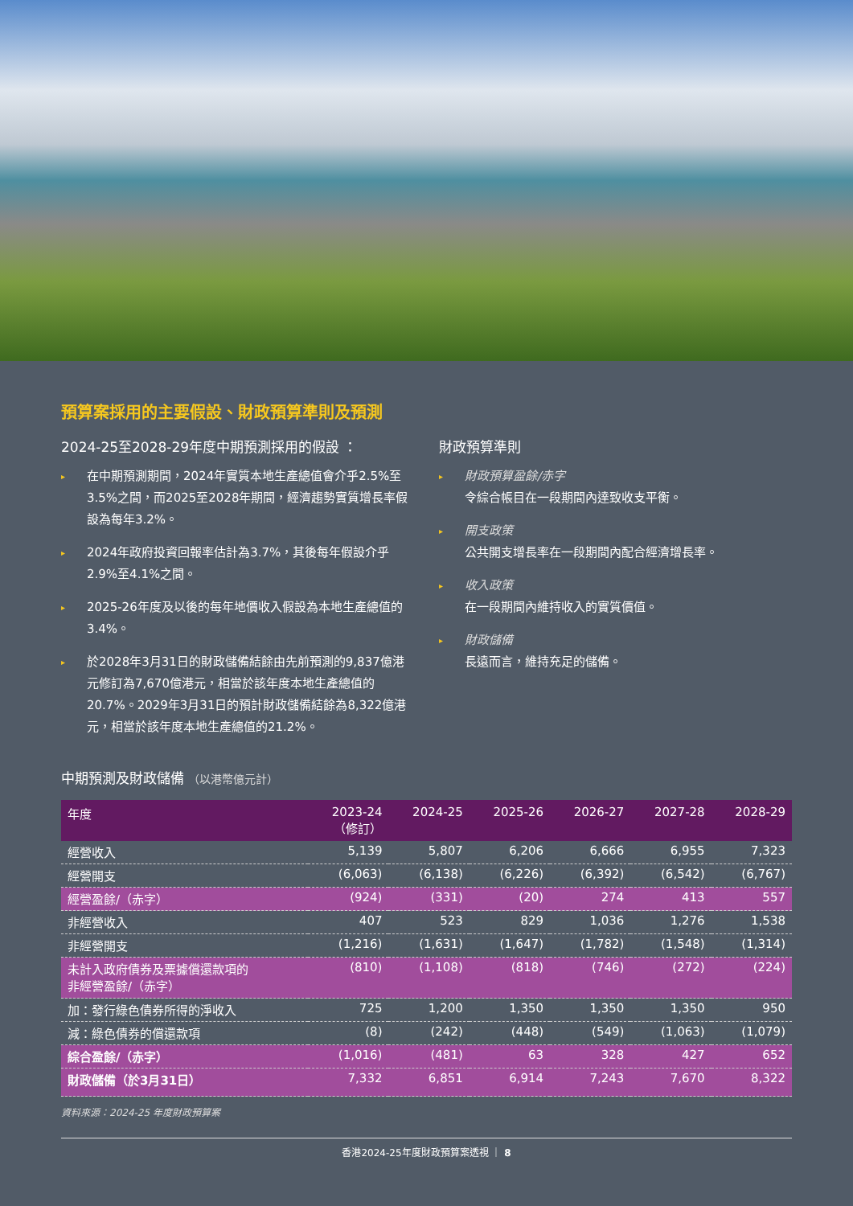預算案採用的主要假設、財政預算準則及預測
2024-25至2028-29年度中期預測採用的假設 ：
▸ 在中期預測期間，2024年實質本地生產總值會介乎2.5%至3.5%之間，而2025至2028年期間，經濟趨勢實質增長率假設為每年3.2%。
▸ 2024年政府投資回報率估計為3.7%，其後每年假設介乎2.9%至4.1%之間。
▸ 2025-26年度及以後的每年地價收入假設為本地生產總值的3.4%。
▸ 於2028年3月31日的財政儲備結餘由先前預測的9,837億港元修訂為7,670億港元，相當於該年度本地生產總值的20.7%。2029年3月31日的預計財政儲備結餘為8,322億港元，相當於該年度本地生產總值的21.2%。
財政預算準則
▸ 財政預算盈餘/赤字
令綜合帳目在一段期間內達致收支平衡。
▸ 開支政策
公共開支增長率在一段期間內配合經濟增長率。
▸ 收入政策
在一段期間內維持收入的實質價值。
▸ 財政儲備
長遠而言，維持充足的儲備。
中期預測及財政儲備 （以港幣億元計）
| 年度 | 2023-24 （修訂） | 2024-25 | 2025-26 | 2026-27 | 2027-28 | 2028-29 |
| --- | --- | --- | --- | --- | --- | --- |
| 經營收入 | 5,139 | 5,807 | 6,206 | 6,666 | 6,955 | 7,323 |
| 經營開支 | (6,063) | (6,138) | (6,226) | (6,392) | (6,542) | (6,767) |
| 經營盈餘/（赤字） | (924) | (331) | (20) | 274 | 413 | 557 |
| 非經營收入 | 407 | 523 | 829 | 1,036 | 1,276 | 1,538 |
| 非經營開支 | (1,216) | (1,631) | (1,647) | (1,782) | (1,548) | (1,314) |
| 未計入政府債券及票據償還款項的 非經營盈餘/（赤字） | (810) | (1,108) | (818) | (746) | (272) | (224) |
| 加：發行綠色債券所得的淨收入 | 725 | 1,200 | 1,350 | 1,350 | 1,350 | 950 |
| 減：綠色債券的償還款項 | (8) | (242) | (448) | (549) | (1,063) | (1,079) |
| 綜合盈餘/（赤字） | (1,016) | (481) | 63 | 328 | 427 | 652 |
| 財政儲備（於3月31日） | 7,332 | 6,851 | 6,914 | 7,243 | 7,670 | 8,322 |
資料來源：2024-25 年度財政預算案
香港2024-25年度財政預算案透視 ｜ 8